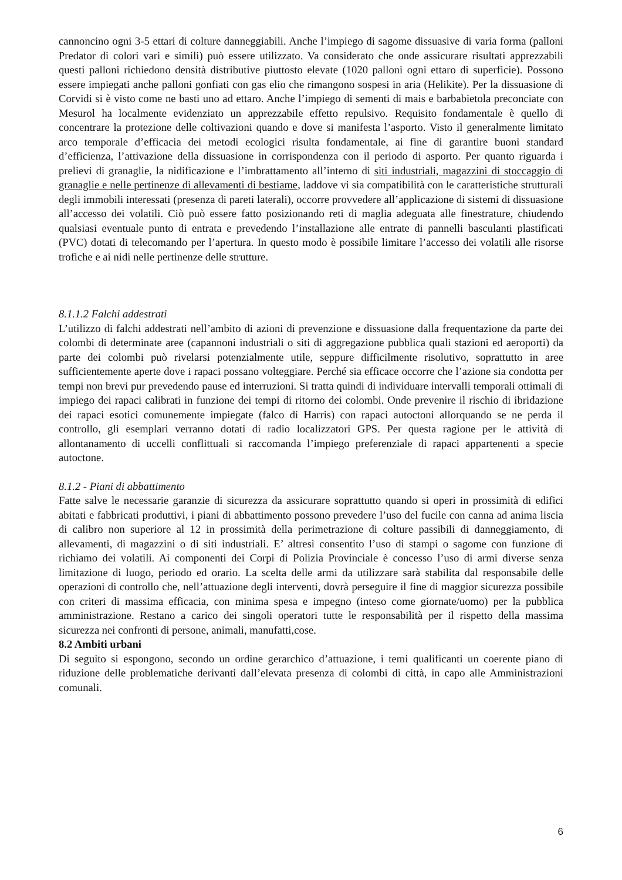cannoncino ogni 3-5 ettari di colture danneggiabili. Anche l’impiego di sagome dissuasive di varia forma (palloni Predator di colori vari e simili) può essere utilizzato. Va considerato che onde assicurare risultati apprezzabili questi palloni richiedono densità distributive piuttosto elevate (1020 palloni ogni ettaro di superficie). Possono essere impiegati anche palloni gonfiati con gas elio che rimangono sospesi in aria (Helikite). Per la dissuasione di Corvidi si è visto come ne basti uno ad ettaro. Anche l’impiego di sementi di mais e barbabietola preconciate con Mesurol ha localmente evidenziato un apprezzabile effetto repulsivo. Requisito fondamentale è quello di concentrare la protezione delle coltivazioni quando e dove si manifesta l’asporto. Visto il generalmente limitato arco temporale d’efficacia dei metodi ecologici risulta fondamentale, ai fine di garantire buoni standard d’efficienza, l’attivazione della dissuasione in corrispondenza con il periodo di asporto. Per quanto riguarda i prelievi di granaglie, la nidificazione e l’imbrattamento all’interno di siti industriali, magazzini di stoccaggio di granaglie e nelle pertinenze di allevamenti di bestiame, laddove vi sia compatibilità con le caratteristiche strutturali degli immobili interessati (presenza di pareti laterali), occorre provvedere all’applicazione di sistemi di dissuasione all’accesso dei volatili. Ciò può essere fatto posizionando reti di maglia adeguata alle finestrature, chiudendo qualsiasi eventuale punto di entrata e prevedendo l’installazione alle entrate di pannelli basculanti plastificati (PVC) dotati di telecomando per l’apertura. In questo modo è possibile limitare l’accesso dei volatili alle risorse trofiche e ai nidi nelle pertinenze delle strutture.
8.1.1.2 Falchi addestrati
L’utilizzo di falchi addestrati nell’ambito di azioni di prevenzione e dissuasione dalla frequentazione da parte dei colombi di determinate aree (capannoni industriali o siti di aggregazione pubblica quali stazioni ed aeroporti) da parte dei colombi può rivelarsi potenzialmente utile, seppure difficilmente risolutivo, soprattutto in aree sufficientemente aperte dove i rapaci possano volteggiare. Perché sia efficace occorre che l’azione sia condotta per tempi non brevi pur prevedendo pause ed interruzioni. Si tratta quindi di individuare intervalli temporali ottimali di impiego dei rapaci calibrati in funzione dei tempi di ritorno dei colombi. Onde prevenire il rischio di ibridazione dei rapaci esotici comunemente impiegate (falco di Harris) con rapaci autoctoni allorquando se ne perda il controllo, gli esemplari verranno dotati di radio localizzatori GPS. Per questa ragione per le attività di allontanamento di uccelli conflittuali si raccomanda l’impiego preferenziale di rapaci appartenenti a specie autoctone.
8.1.2 - Piani di abbattimento
Fatte salve le necessarie garanzie di sicurezza da assicurare soprattutto quando si operi in prossimità di edifici abitati e fabbricati produttivi, i piani di abbattimento possono prevedere l’uso del fucile con canna ad anima liscia di calibro non superiore al 12 in prossimità della perimetrazione di colture passibili di danneggiamento, di allevamenti, di magazzini o di siti industriali. E’ altresì consentito l’uso di stampi o sagome con funzione di richiamo dei volatili. Ai componenti dei Corpi di Polizia Provinciale è concesso l’uso di armi diverse senza limitazione di luogo, periodo ed orario. La scelta delle armi da utilizzare sarà stabilita dal responsabile delle operazioni di controllo che, nell’attuazione degli interventi, dovrà perseguire il fine di maggior sicurezza possibile con criteri di massima efficacia, con minima spesa e impegno (inteso come giornate/uomo) per la pubblica amministrazione. Restano a carico dei singoli operatori tutte le responsabilità per il rispetto della massima sicurezza nei confronti di persone, animali, manufatti,cose.
8.2 Ambiti urbani
Di seguito si espongono, secondo un ordine gerarchico d’attuazione, i temi qualificanti un coerente piano di riduzione delle problematiche derivanti dall’elevata presenza di colombi di città, in capo alle Amministrazioni comunali.
6